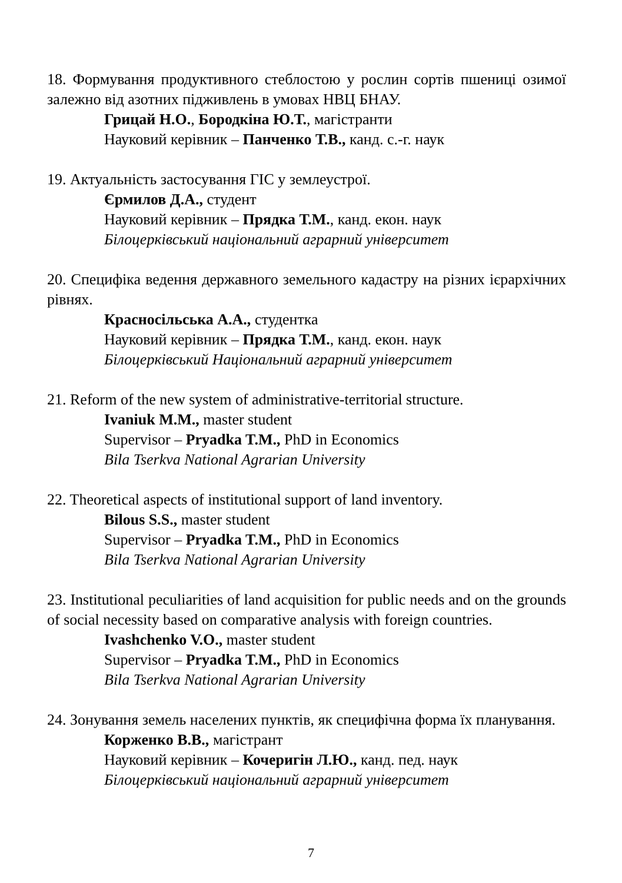18. Формування продуктивного стеблостою у рослин сортів пшениці озимої залежно від азотних підживлень в умовах НВЦ БНАУ.
Грицай Н.О., Бородкіна Ю.Т., магістранти
Науковий керівник – Панченко Т.В., канд. с.-г. наук
19. Актуальність застосування ГІС у землеустрої.
Єрмилов Д.А., студент
Науковий керівник – Прядка Т.М., канд. екон. наук
Білоцерківський національний аграрний університет
20. Специфіка ведення державного земельного кадастру на різних ієрархічних рівнях.
Красносільська А.А., студентка
Науковий керівник – Прядка Т.М., канд. екон. наук
Білоцерківський Національний аграрний університет
21. Reform of the new system of administrative-territorial structure.
Ivaniuk M.M., master student
Supervisor – Pryadka T.M., PhD in Economics
Bila Tserkva National Agrarian University
22. Theoretical aspects of institutional support of land inventory.
Bilous S.S., master student
Supervisor – Pryadka T.M., PhD in Economics
Bila Tserkva National Agrarian University
23. Institutional peculiarities of land acquisition for public needs and on the grounds of social necessity based on comparative analysis with foreign countries.
Ivashchenko V.O., master student
Supervisor – Pryadka T.M., PhD in Economics
Bila Tserkva National Agrarian University
24. Зонування земель населених пунктів, як специфічна форма їх планування.
Корженко В.В., магістрант
Науковий керівник – Кочеригін Л.Ю., канд. пед. наук
Білоцерківський національний аграрний університет
7